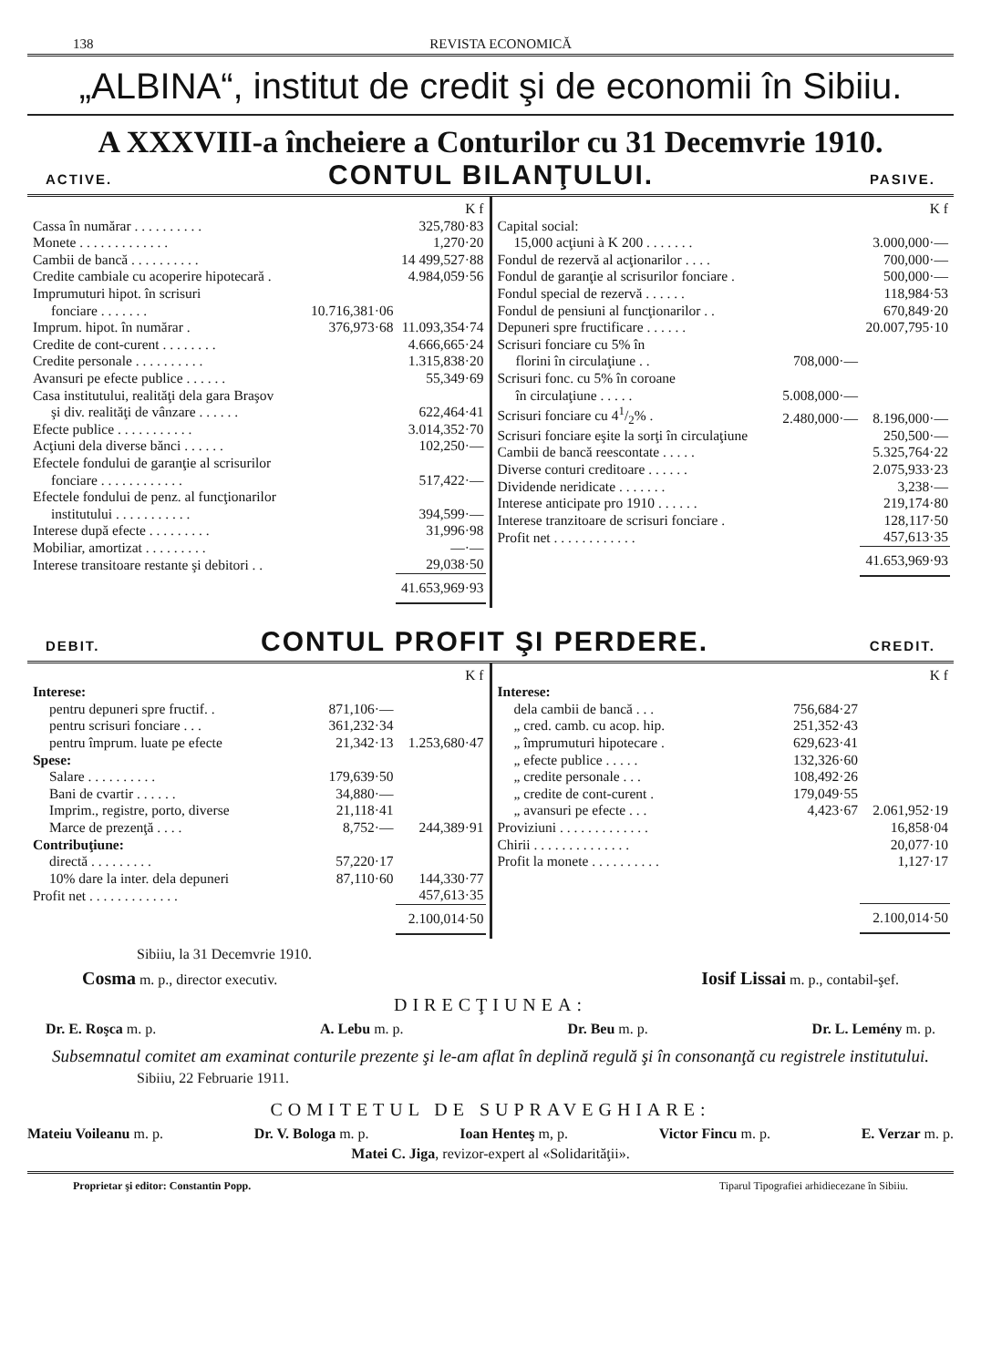138 REVISTA ECONOMICĂ
„ALBINA“, institut de credit şi de economii în Sibiiu.
A XXXVIII-a încheiere a Conturilor cu 31 Decemvrie 1910.
ACTIVE. CONTUL BILANŢULUI. PASIVE.
| | | K f |
| Cassa în numărar . . . . . . . . . . | | 325,780·83 |
| Monete . . . . . . . . . . . . . | | 1,270·20 |
| Cambii de bancă . . . . . . . . . . | | 14 499,527·88 |
| Credite cambiale cu acoperire hipotecară . | | 4.984,059·56 |
| Imprumuturi hipot. în scrisuri fonciare . . . . . . . | 10.716,381·06 | |
| Imprum. hipot. în numărar . | 376,973·68 | 11.093,354·74 |
| Credite de cont-curent . . . . . . . . | | 4.666,665·24 |
| Credite personale . . . . . . . . . . | | 1.315,838·20 |
| Avansuri pe efecte publice . . . . . . | | 55,349·69 |
| Casa institutului, realităţi dela gara Braşov şi div. realităţi de vânzare . . . . . . | | 622,464·41 |
| Efecte publice . . . . . . . . . . . | | 3.014,352·70 |
| Acţiuni dela diverse bănci . . . . . . | | 102,250·— |
| Efectele fondului de garanţie al scrisurilor fonciare . . . . . . . . . . . . | | 517,422·— |
| Efectele fondului de penz. al funcţionarilor institutului . . . . . . . . . . . | | 394,599·— |
| Interese după efecte . . . . . . . . . | | 31,996·98 |
| Mobiliar, amortizat . . . . . . . . . | | —·— |
| Interese transitoare restante şi debitori . . | | 29,038·50 |
| | | 41.653,969·93 |
| | | K f |
| Capital social: | | |
| 15,000 acţiuni à K 200 . . . . . . . | | 3.000,000·— |
| Fondul de rezervă al acţionarilor . . . . | | 700,000·— |
| Fondul de garanţie al scrisurilor fonciare . | | 500,000·— |
| Fondul special de rezervă . . . . . . | | 118,984·53 |
| Fondul de pensiuni al funcţionarilor . . | | 670,849·20 |
| Depuneri spre fructificare . . . . . . | | 20.007,795·10 |
| Scrisuri fonciare cu 5% în florini în circulaţiune . . | 708,000·— | |
| Scrisuri fonc. cu 5% în coroane în circulaţiune . . . . . | 5.008,000·— | |
| Scrisuri fonciare cu 41/2% . | 2.480,000·— | 8.196,000·— |
| Scrisuri fonciare eşite la sorţi în circulaţiune | | 250,500·— |
| Cambii de bancă reescontate . . . . . | | 5.325,764·22 |
| Diverse conturi creditoare . . . . . . | | 2.075,933·23 |
| Dividende neridicate . . . . . . . | | 3,238·— |
| Interese anticipate pro 1910 . . . . . . | | 219,174·80 |
| Interese tranzitoare de scrisuri fonciare . | | 128,117·50 |
| Profit net . . . . . . . . . . . . | | 457,613·35 |
| | | 41.653,969·93 |
DEBIT. CONTUL PROFIT ŞI PERDERE. CREDIT.
| | | K f |
| Interese: | | |
| pentru depuneri spre fructif. . | 871,106·— | |
| pentru scrisuri fonciare . . . | 361,232·34 | |
| pentru împrum. luate pe efecte | 21,342·13 | 1.253,680·47 |
| Spese: | | |
| Salare . . . . . . . . . . | 179,639·50 | |
| Bani de cvartir . . . . . . | 34,880·— | |
| Imprim., registre, porto, diverse | 21,118·41 | |
| Marce de prezenţă . . . . | 8,752·— | 244,389·91 |
| Contribuţiune: | | |
| directă . . . . . . . . . | 57,220·17 | |
| 10% dare la inter. dela depuneri | 87,110·60 | 144,330·77 |
| Profit net . . . . . . . . . . . . . | | 457,613·35 |
| | | 2.100,014·50 |
| | | K f |
| Interese: | | |
| dela cambii de bancă . . . | 756,684·27 | |
| „ cred. camb. cu acop. hip. | 251,352·43 | |
| „ împrumuturi hipotecare . | 629,623·41 | |
| „ efecte publice . . . . . | 132,326·60 | |
| „ credite personale . . . | 108,492·26 | |
| „ credite de cont-curent . | 179,049·55 | |
| „ avansuri pe efecte . . . | 4,423·67 | 2.061,952·19 |
| Proviziuni . . . . . . . . . . . . . | | 16,858·04 |
| Chirii . . . . . . . . . . . . . . | | 20,077·10 |
| Profit la monete . . . . . . . . . . | | 1,127·17 |
| | | 2.100,014·50 |
Sibiiu, la 31 Decemvrie 1910.
Cosma m. p., director executiv. Iosif Lissai m. p., contabil-şef.
DIRECŢIUNEA:
Dr. E. Roşca m. p. A. Lebu m. p. Dr. Beu m. p. Dr. L. Lemény m. p.
Subsemnatul comitet am examinat conturile prezente şi le-am aflat în deplină regulă şi în consonanţă cu registrele institutului.
Sibiiu, 22 Februarie 1911.
COMITETUL DE SUPRAVEGHIARE:
Mateiu Voileanu m. p. Dr. V. Bologa m. p. Ioan Henteş m, p. Victor Fincu m. p. E. Verzar m. p.
Matei C. Jiga, revizor-expert al «Solidarităţii».
Proprietar şi editor: Constantin Popp. Tiparul Tipografiei arhidiecezane în Sibiiu.